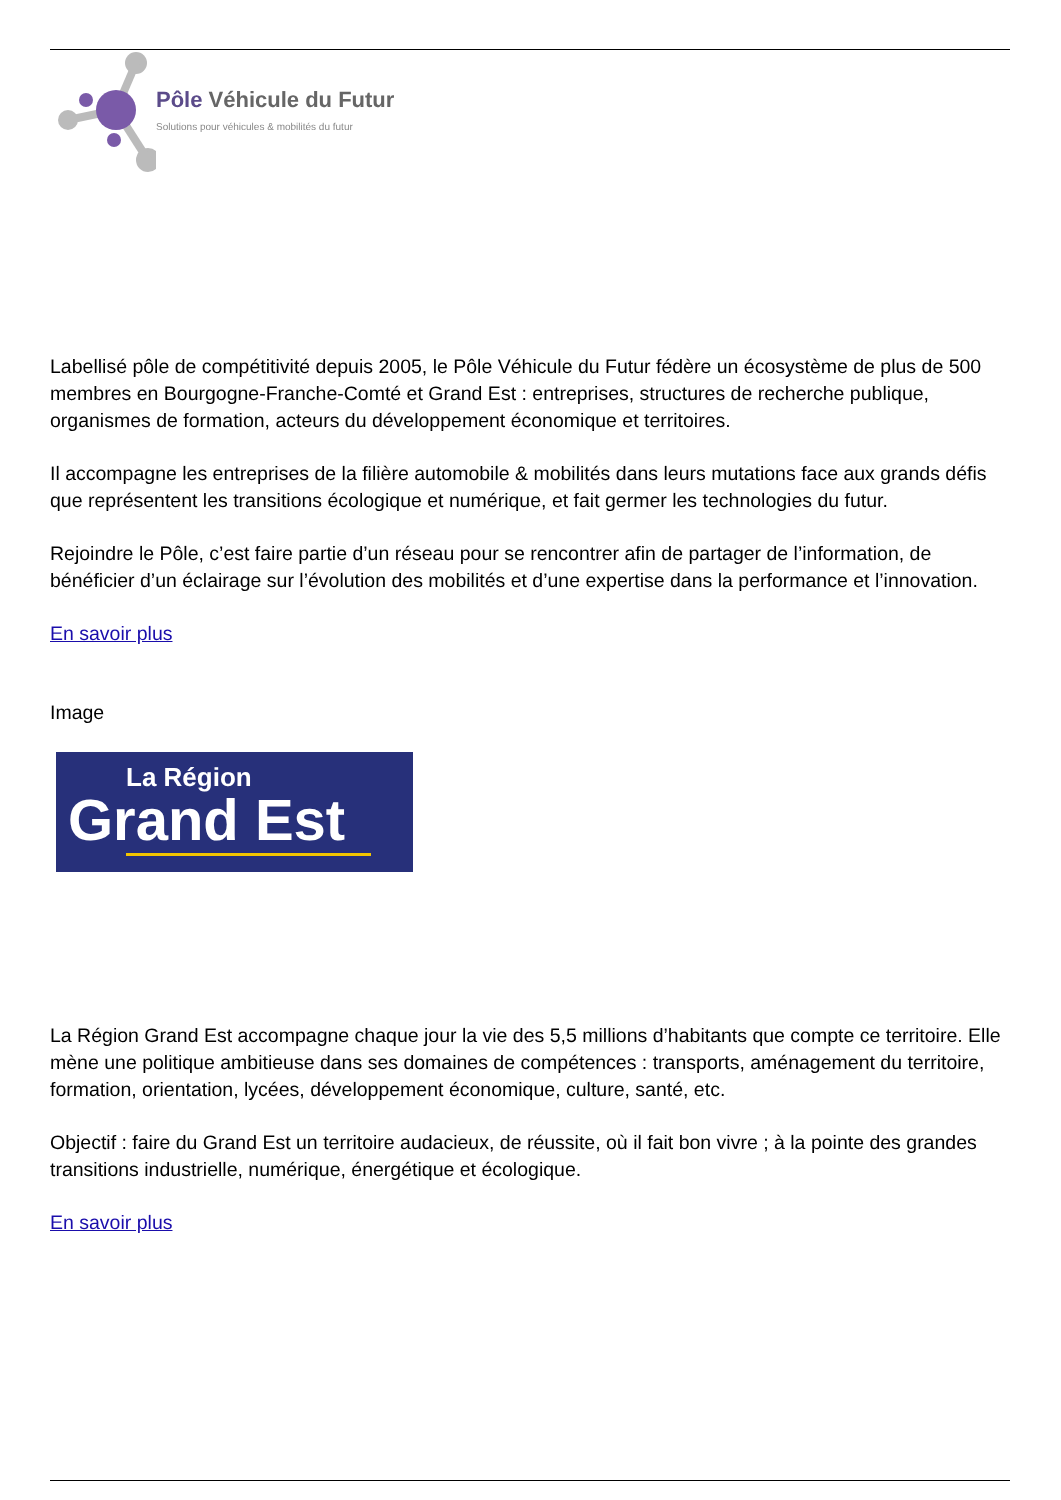Pôle Véhicule du Futur
Solutions pour véhicules & mobilités du futur
Labellisé pôle de compétitivité depuis 2005, le Pôle Véhicule du Futur fédère un écosystème de plus de 500 membres en Bourgogne-Franche-Comté et Grand Est : entreprises, structures de recherche publique, organismes de formation, acteurs du développement économique et territoires.
Il accompagne les entreprises de la filière automobile & mobilités dans leurs mutations face aux grands défis que représentent les transitions écologique et numérique, et fait germer les technologies du futur.
Rejoindre le Pôle, c’est faire partie d’un réseau pour se rencontrer afin de partager de l’information, de bénéficier d’un éclairage sur l’évolution des mobilités et d’une expertise dans la performance et l’innovation.
En savoir plus
Image
La Région
Grand Est
La Région Grand Est accompagne chaque jour la vie des 5,5 millions d’habitants que compte ce territoire. Elle mène une politique ambitieuse dans ses domaines de compétences : transports, aménagement du territoire, formation, orientation, lycées, développement économique, culture, santé, etc.
Objectif : faire du Grand Est un territoire audacieux, de réussite, où il fait bon vivre ; à la pointe des grandes transitions industrielle, numérique, énergétique et écologique.
En savoir plus